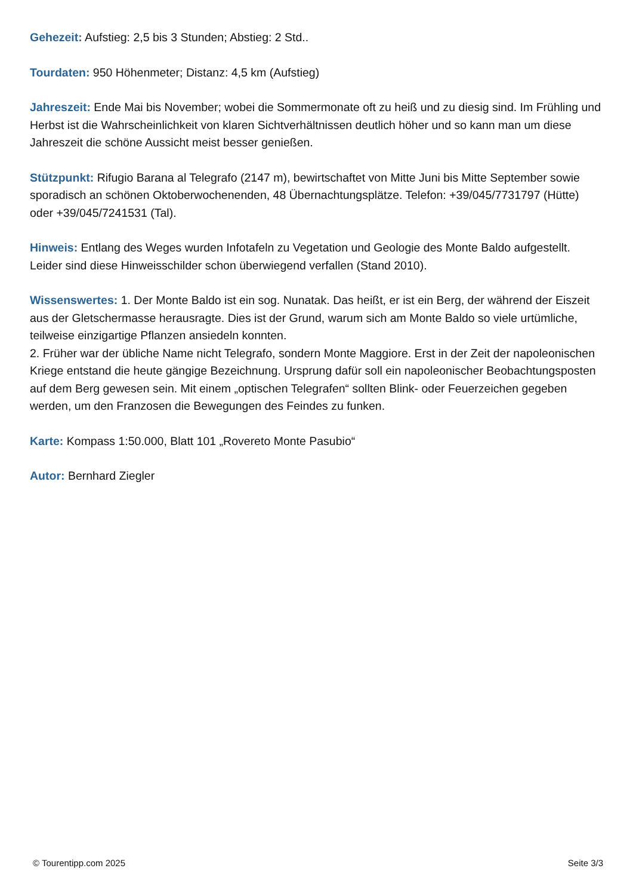Gehezeit: Aufstieg: 2,5 bis 3 Stunden; Abstieg: 2 Std..
Tourdaten: 950 Höhenmeter; Distanz: 4,5 km (Aufstieg)
Jahreszeit: Ende Mai bis November; wobei die Sommermonate oft zu heiß und zu diesig sind. Im Frühling und Herbst ist die Wahrscheinlichkeit von klaren Sichtverhältnissen deutlich höher und so kann man um diese Jahreszeit die schöne Aussicht meist besser genießen.
Stützpunkt: Rifugio Barana al Telegrafo (2147 m), bewirtschaftet von Mitte Juni bis Mitte September sowie sporadisch an schönen Oktoberwochenenden, 48 Übernachtungsplätze. Telefon: +39/045/7731797 (Hütte) oder +39/045/7241531 (Tal).
Hinweis: Entlang des Weges wurden Infotafeln zu Vegetation und Geologie des Monte Baldo aufgestellt. Leider sind diese Hinweisschilder schon überwiegend verfallen (Stand 2010).
Wissenswertes: 1. Der Monte Baldo ist ein sog. Nunatak. Das heißt, er ist ein Berg, der während der Eiszeit aus der Gletschermasse herausragte. Dies ist der Grund, warum sich am Monte Baldo so viele urtümliche, teilweise einzigartige Pflanzen ansiedeln konnten.
2. Früher war der übliche Name nicht Telegrafo, sondern Monte Maggiore. Erst in der Zeit der napoleonischen Kriege entstand die heute gängige Bezeichnung. Ursprung dafür soll ein napoleonischer Beobachtungsposten auf dem Berg gewesen sein. Mit einem „optischen Telegrafen“ sollten Blink- oder Feuerzeichen gegeben werden, um den Franzosen die Bewegungen des Feindes zu funken.
Karte: Kompass 1:50.000, Blatt 101 „Rovereto Monte Pasubio“
Autor: Bernhard Ziegler
© Tourentipp.com 2025 Seite 3/3